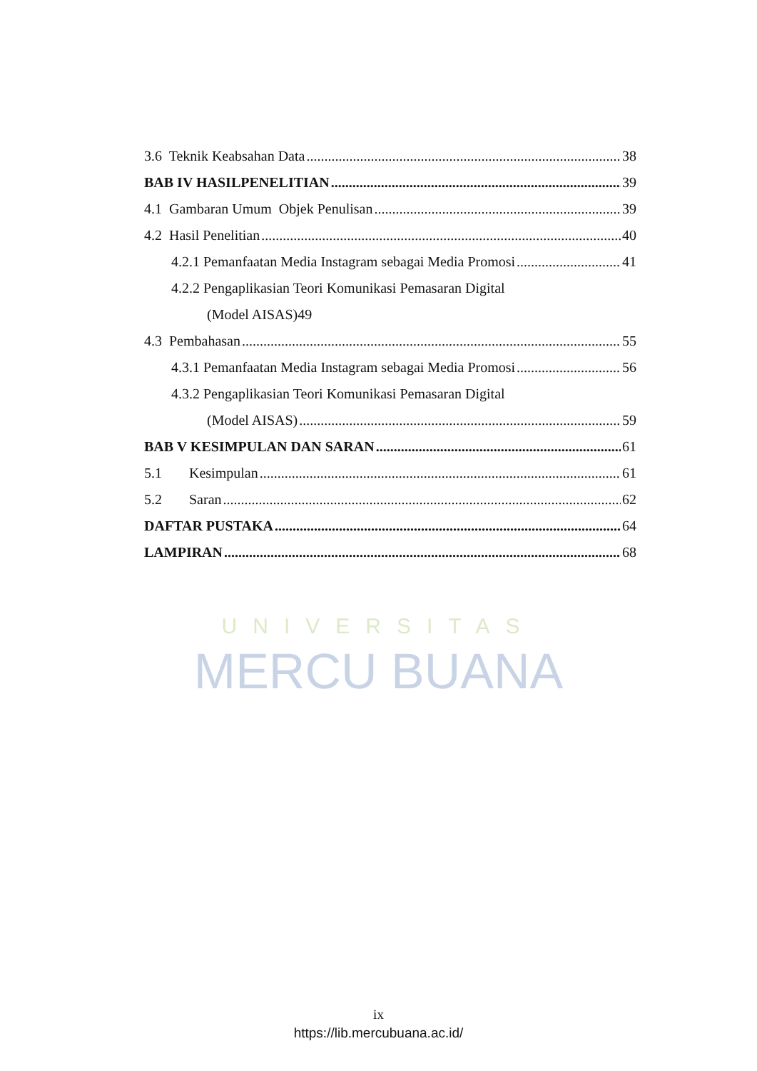UNIVERSITAS
MERCU BUANA
3.6 Teknik Keabsahan Data 38
BAB IV HASILPENELITIAN 39
4.1 Gambaran Umum Objek Penulisan 39
4.2 Hasil Penelitian 40
4.2.1 Pemanfaatan Media Instagram sebagai Media Promosi 41
4.2.2 Pengaplikasian Teori Komunikasi Pemasaran Digital
(Model AISAS)49
4.3 Pembahasan 55
4.3.1 Pemanfaatan Media Instagram sebagai Media Promosi 56
4.3.2 Pengaplikasian Teori Komunikasi Pemasaran Digital
(Model AISAS) 59
BAB V KESIMPULAN DAN SARAN 61
5.1 Kesimpulan 61
5.2 Saran 62
DAFTAR PUSTAKA 64
LAMPIRAN 68
ix
https://lib.mercubuana.ac.id/